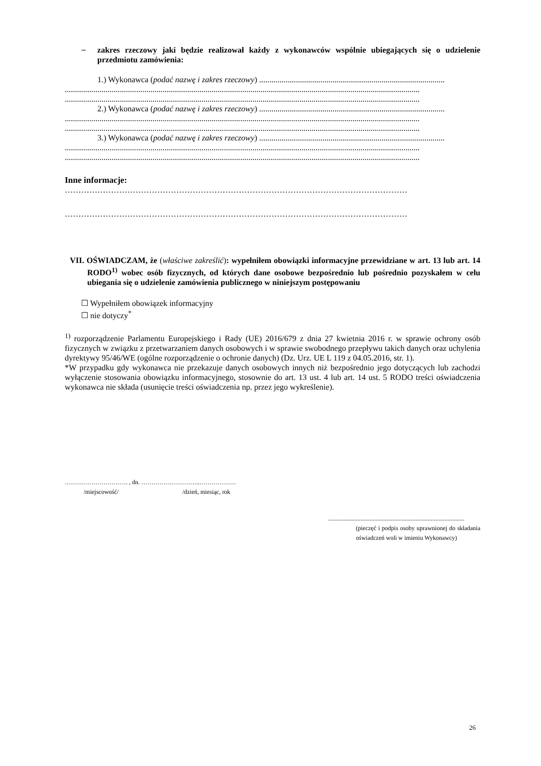–
zakres rzeczowy jaki będzie realizował każdy z wykonawców wspólnie ubiegających się o udzielenie przedmiotu zamówienia:
1.) Wykonawca (podać nazwę i zakres rzeczowy) ...........................................................................................
..............................................................................................................................................................................
..............................................................................................................................................................................
2.) Wykonawca (podać nazwę i zakres rzeczowy) ...........................................................................................
..............................................................................................................................................................................
..............................................................................................................................................................................
3.) Wykonawca (podać nazwę i zakres rzeczowy) ...........................................................................................
..............................................................................................................................................................................
..............................................................................................................................................................................
Inne informacje:
………………………………………………………………………………………………………………
………………………………………………………………………………………………………………
VII. OŚWIADCZAM, że (właściwe zakreślić): wypełniłem obowiązki informacyjne przewidziane w art. 13 lub art. 14 RODO<sup>1)</sup> wobec osób fizycznych, od których dane osobowe bezpośrednio lub pośrednio pozyskałem w celu ubiegania się o udzielenie zamówienia publicznego w niniejszym postępowaniu
☐ Wypełniłem obowiązek informacyjny
☐ nie dotyczy<sup>*</sup>
<sup>1)</sup> rozporządzenie Parlamentu Europejskiego i Rady (UE) 2016/679 z dnia 27 kwietnia 2016 r. w sprawie ochrony osób fizycznych w związku z przetwarzaniem danych osobowych i w sprawie swobodnego przepływu takich danych oraz uchylenia dyrektywy 95/46/WE (ogólne rozporządzenie o ochronie danych) (Dz. Urz. UE L 119 z 04.05.2016, str. 1).
*W przypadku gdy wykonawca nie przekazuje danych osobowych innych niż bezpośrednio jego dotyczących lub zachodzi wyłączenie stosowania obowiązku informacyjnego, stosownie do art. 13 ust. 4 lub art. 14 ust. 5 RODO treści oświadczenia wykonawca nie składa (usunięcie treści oświadczenia np. przez jego wykreślenie).
…………………………. , dn. ………………………..………………
/miejscowość/ /dzień, miesiąc, rok
.........................................................................................
(pieczęć i podpis osoby uprawnionej do składania oświadczeń woli w imieniu Wykonawcy)
26